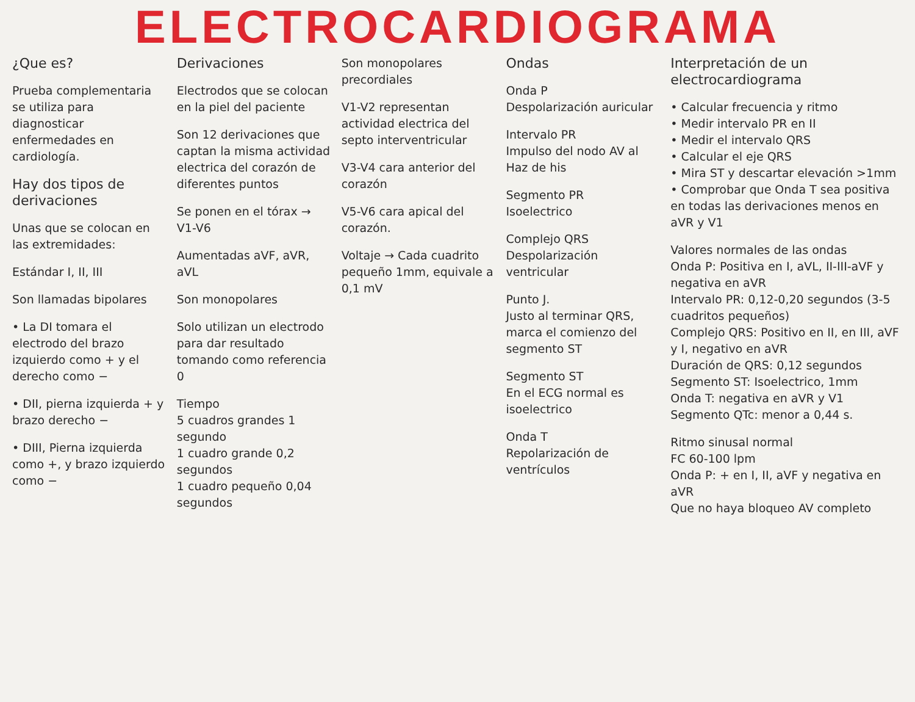ELECTROCARDIOGRAMA
¿Que es?
Prueba complementaria se utiliza para diagnosticar enfermedades en cardiología.
Hay dos tipos de derivaciones
Unas que se colocan en las extremidades:
Estándar I, II, III
Son llamadas bipolares
• La DI tomara el electrodo del brazo izquierdo como + y el derecho como −
• DII, pierna izquierda + y brazo derecho −
• DIII, Pierna izquierda como +, y brazo izquierdo como −
Derivaciones
Electrodos que se colocan en la piel del paciente
Son 12 derivaciones que captan la misma actividad electrica del corazón de diferentes puntos
Se ponen en el tórax → V1-V6
Aumentadas aVF, aVR, aVL
Son monopolares
Solo utilizan un electrodo para dar resultado tomando como referencia 0
Tiempo
5 cuadros grandes 1 segundo
1 cuadro grande 0,2 segundos
1 cuadro pequeño 0,04 segundos
Son monopolares precordiales
V1-V2 representan actividad electrica del septo interventricular
V3-V4 cara anterior del corazón
V5-V6 cara apical del corazón.
Voltaje → Cada cuadrito pequeño 1mm, equivale a 0,1 mV
Ondas
Onda P
Despolarización auricular
Intervalo PR
Impulso del nodo AV al Haz de his
Segmento PR
Isoelectrico
Complejo QRS
Despolarización ventricular
Punto J.
Justo al terminar QRS, marca el comienzo del segmento ST
Segmento ST
En el ECG normal es isoelectrico
Onda T
Repolarización de ventrículos
Interpretación de un electrocardiograma
• Calcular frecuencia y ritmo
• Medir intervalo PR en II
• Medir el intervalo QRS
• Calcular el eje QRS
• Mira ST y descartar elevación >1mm
• Comprobar que Onda T sea positiva en todas las derivaciones menos en aVR y V1
Valores normales de las ondas
Onda P: Positiva en I, aVL, II-III-aVF y negativa en aVR
Intervalo PR: 0,12-0,20 segundos (3-5 cuadritos pequeños)
Complejo QRS: Positivo en II, en III, aVF y I, negativo en aVR
Duración de QRS: 0,12 segundos
Segmento ST: Isoelectrico, 1mm
Onda T: negativa en aVR y V1
Segmento QTc: menor a 0,44 s.
Ritmo sinusal normal
FC 60-100 lpm
Onda P: + en I, II, aVF y negativa en aVR
Que no haya bloqueo AV completo